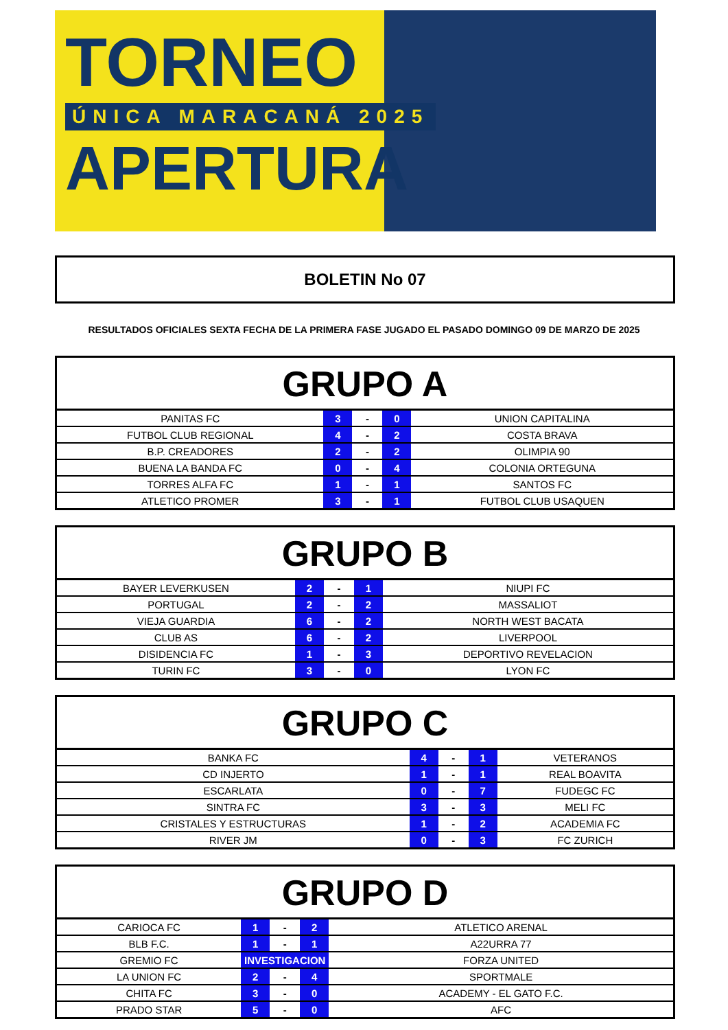TORNEO
ÚNICA MARACANÁ 2025
APERTURA
BOLETIN No 07
RESULTADOS OFICIALES SEXTA FECHA DE LA PRIMERA FASE JUGADO EL PASADO DOMINGO 09 DE MARZO DE 2025
| GRUPO A | | | | |
| --- | --- | --- | --- | --- |
| PANITAS FC | 3 | - | 0 | UNION CAPITALINA |
| FUTBOL CLUB REGIONAL | 4 | - | 2 | COSTA BRAVA |
| B.P. CREADORES | 2 | - | 2 | OLIMPIA 90 |
| BUENA LA BANDA FC | 0 | - | 4 | COLONIA ORTEGUNA |
| TORRES ALFA FC | 1 | - | 1 | SANTOS FC |
| ATLETICO PROMER | 3 | - | 1 | FUTBOL CLUB USAQUEN |
| GRUPO B | | | | |
| --- | --- | --- | --- | --- |
| BAYER LEVERKUSEN | 2 | - | 1 | NIUPI FC |
| PORTUGAL | 2 | - | 2 | MASSALIOT |
| VIEJA GUARDIA | 6 | - | 2 | NORTH WEST BACATA |
| CLUB AS | 6 | - | 2 | LIVERPOOL |
| DISIDENCIA FC | 1 | - | 3 | DEPORTIVO REVELACION |
| TURIN FC | 3 | - | 0 | LYON FC |
| GRUPO C | | | | |
| --- | --- | --- | --- | --- |
| BANKA FC | 4 | - | 1 | VETERANOS |
| CD INJERTO | 1 | - | 1 | REAL BOAVITA |
| ESCARLATA | 0 | - | 7 | FUDEGC FC |
| SINTRA FC | 3 | - | 3 | MELI FC |
| CRISTALES Y ESTRUCTURAS | 1 | - | 2 | ACADEMIA FC |
| RIVER JM | 0 | - | 3 | FC ZURICH |
| GRUPO D | | | | |
| --- | --- | --- | --- | --- |
| CARIOCA FC | 1 | - | 2 | ATLETICO ARENAL |
| BLB F.C. | 1 | - | 1 | A22URRA 77 |
| GREMIO FC | INVESTIGACION | | | FORZA UNITED |
| LA UNION FC | 2 | - | 4 | SPORTMALE |
| CHITA FC | 3 | - | 0 | ACADEMY - EL GATO F.C. |
| PRADO STAR | 5 | - | 0 | AFC |